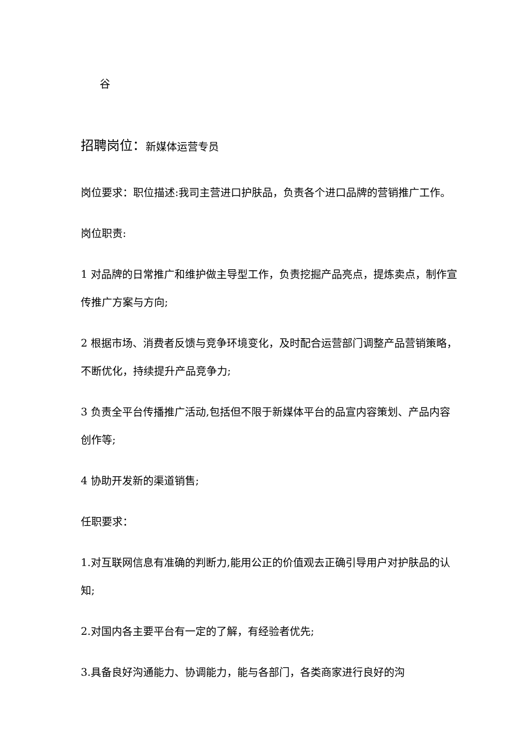谷
招聘岗位：新媒体运营专员
岗位要求：职位描述:我司主营进口护肤品，负责各个进口品牌的营销推广工作。
岗位职责:
1 对品牌的日常推广和维护做主导型工作，负责挖掘产品亮点，提炼卖点，制作宣传推广方案与方向;
2 根据市场、消费者反馈与竞争环境变化，及时配合运营部门调整产品营销策略，不断优化，持续提升产品竞争力;
3 负责全平台传播推广活动,包括但不限于新媒体平台的品宣内容策划、产品内容创作等;
4 协助开发新的渠道销售;
任职要求：
1.对互联网信息有准确的判断力,能用公正的价值观去正确引导用户对护肤品的认知;
2.对国内各主要平台有一定的了解，有经验者优先;
3.具备良好沟通能力、协调能力，能与各部门，各类商家进行良好的沟